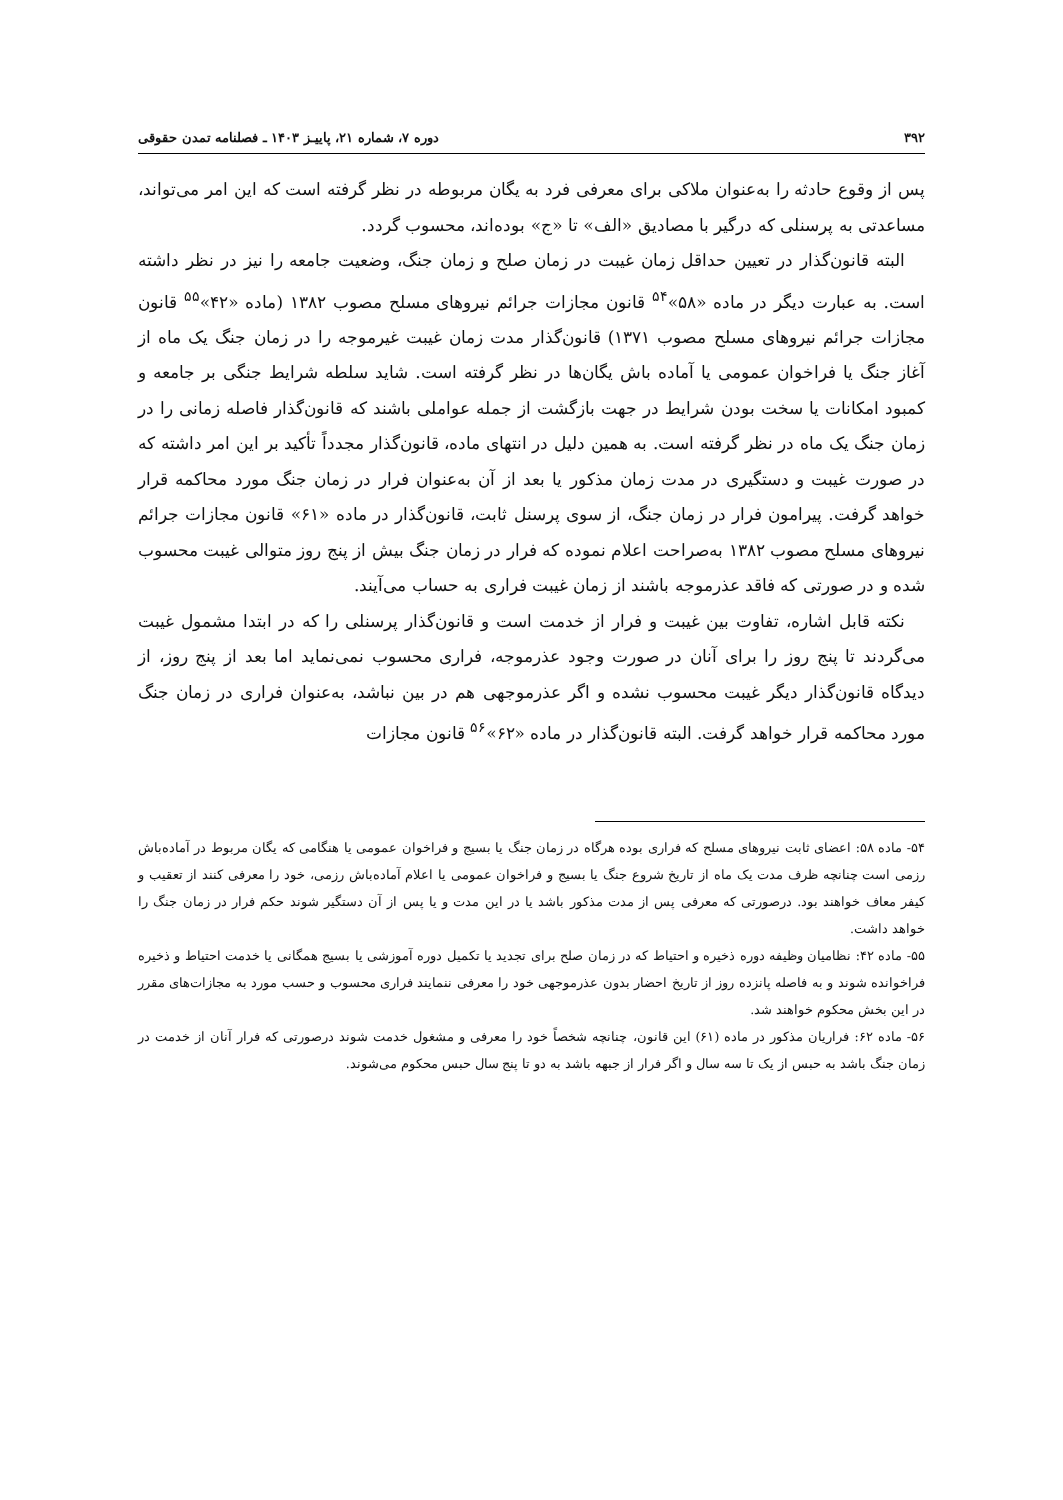۳۹۲ دوره ۷، شماره ۲۱، پاییـز ۱۴۰۳ ـ فصلنامه تمدن حقوقی
پس از وقوع حادثه را به‌عنوان ملاکی برای معرفی فرد به یگان مربوطه در نظر گرفته است که این امر می‌تواند، مساعدتی به پرسنلی که درگیر با مصادیق «الف» تا «ج» بوده‌اند، محسوب گردد.
البته قانون‌گذار در تعیین حداقل زمان غیبت در زمان صلح و زمان جنگ، وضعیت جامعه را نیز در نظر داشته است. به عبارت دیگر در ماده «۵۸»<sup>۵۴</sup> قانون مجازات جرائم نیروهای مسلح مصوب ۱۳۸۲ (ماده «۴۲»<sup>۵۵</sup> قانون مجازات جرائم نیروهای مسلح مصوب ۱۳۷۱) قانون‌گذار مدت زمان غیبت غیرموجه را در زمان جنگ یک ماه از آغاز جنگ یا فراخوان عمومی یا آماده باش یگان‌ها در نظر گرفته است. شاید سلطه شرایط جنگی بر جامعه و کمبود امکانات یا سخت بودن شرایط در جهت بازگشت از جمله عواملی باشند که قانون‌گذار فاصله زمانی را در زمان جنگ یک ماه در نظر گرفته است. به همین دلیل در انتهای ماده، قانون‌گذار مجدداً تأکید بر این امر داشته که در صورت غیبت و دستگیری در مدت زمان مذکور یا بعد از آن به‌عنوان فرار در زمان جنگ مورد محاکمه قرار خواهد گرفت. پیرامون فرار در زمان جنگ، از سوی پرسنل ثابت، قانون‌گذار در ماده «۶۱» قانون مجازات جرائم نیروهای مسلح مصوب ۱۳۸۲ به‌صراحت اعلام نموده که فرار در زمان جنگ بیش از پنج روز متوالی غیبت محسوب شده و در صورتی که فاقد عذرموجه باشند از زمان غیبت فراری به حساب می‌آیند.
نکته قابل اشاره، تفاوت بین غیبت و فرار از خدمت است و قانون‌گذار پرسنلی را که در ابتدا مشمول غیبت می‌گردند تا پنج روز را برای آنان در صورت وجود عذرموجه، فراری محسوب نمی‌نماید اما بعد از پنج روز، از دیدگاه قانون‌گذار دیگر غیبت محسوب نشده و اگر عذرموجهی هم در بین نباشد، به‌عنوان فراری در زمان جنگ مورد محاکمه قرار خواهد گرفت. البته قانون‌گذار در ماده «۶۲»<sup>۵۶</sup> قانون مجازات
۵۴- ماده ۵۸: اعضای ثابت نیروهای مسلح که فراری بوده هرگاه در زمان جنگ یا بسیج و فراخوان عمومی یا هنگامی که یگان مربوط در آماده‌باش رزمی است چنانچه ظرف مدت یک ماه از تاریخ شروع جنگ یا بسیج و فراخوان عمومی یا اعلام آماده‌باش رزمی، خود را معرفی کنند از تعقیب و کیفر معاف خواهند بود. درصورتی که معرفی پس از مدت مذکور باشد یا در این مدت و یا پس از آن دستگیر شوند حکم فرار در زمان جنگ را خواهد داشت.
۵۵- ماده ۴۲: نظامیان وظیفه دوره ذخیره و احتیاط که در زمان صلح برای تجدید یا تکمیل دوره آموزشی یا بسیج همگانی یا خدمت احتیاط و ذخیره فراخوانده شوند و به فاصله پانزده روز از تاریخ احضار بدون عذرموجهی خود را معرفی ننمایند فراری محسوب و حسب مورد به مجازات‌های مقرر در این بخش محکوم خواهند شد.
۵۶- ماده ۶۲: فراریان مذکور در ماده (۶۱) این قانون، چنانچه شخصاً خود را معرفی و مشغول خدمت شوند درصورتی که فرار آنان از خدمت در زمان جنگ باشد به حبس از یک تا سه سال و اگر فرار از جبهه باشد به دو تا پنج سال حبس محکوم می‌شوند.